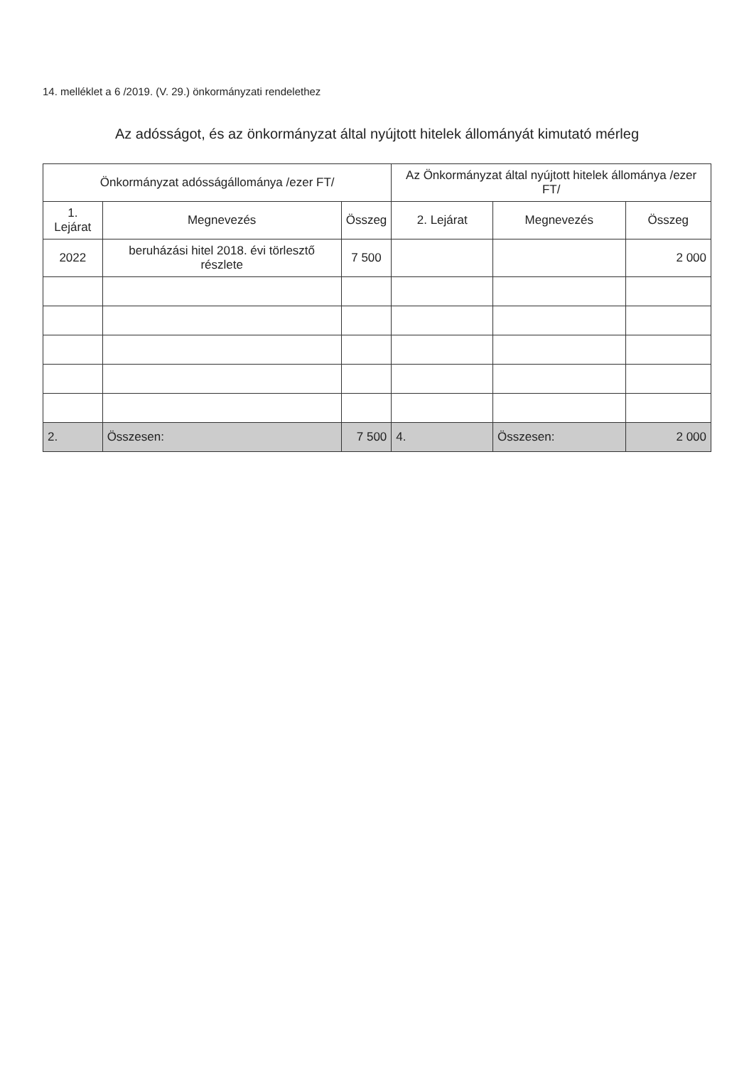14. melléklet a 6 /2019. (V. 29.) önkormányzati rendelethez
Az adósságot, és az önkormányzat által nyújtott hitelek állományát kimutató mérleg
| Önkormányzat adósságállománya /ezer FT/ | | | Az Önkormányzat által nyújtott hitelek állománya /ezer FT/ | | |
| --- | --- | --- | --- | --- | --- |
| 1. Lejárat | Megnevezés | Összeg | 2. Lejárat | Megnevezés | Összeg |
| 2022 | beruházási hitel 2018. évi törlesztő részlete | 7 500 | | | 2 000 |
| 2. | Összesen: | 7 500 | 4. | Összesen: | 2 000 |